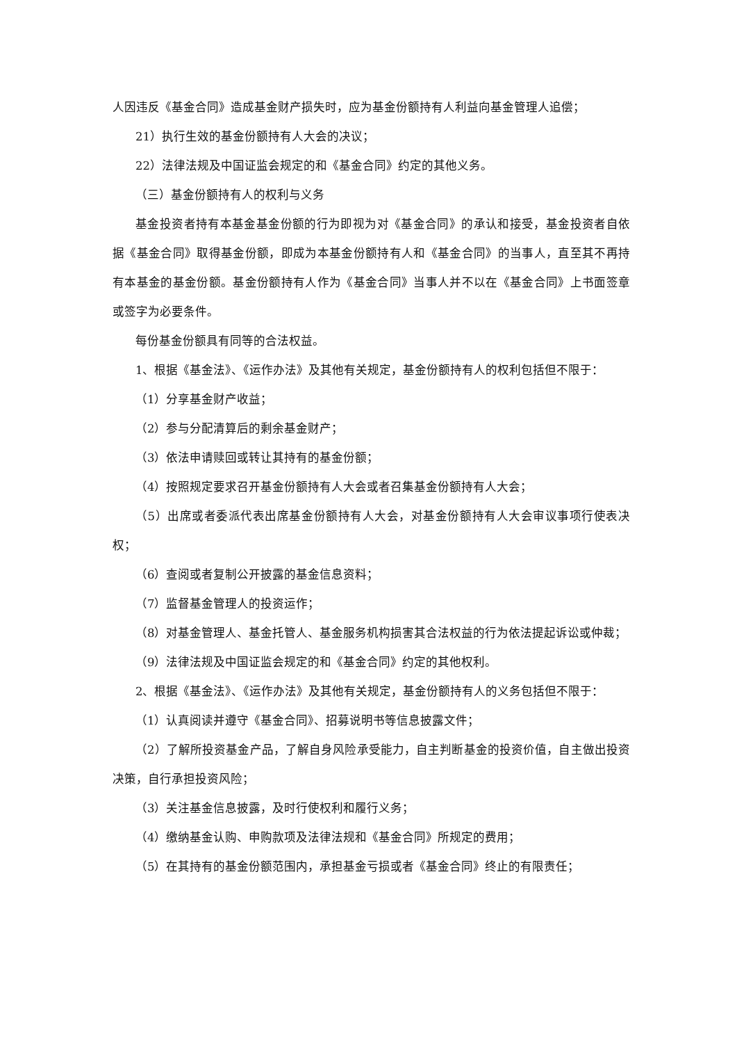人因违反《基金合同》造成基金财产损失时，应为基金份额持有人利益向基金管理人追偿；
21）执行生效的基金份额持有人大会的决议；
22）法律法规及中国证监会规定的和《基金合同》约定的其他义务。
（三）基金份额持有人的权利与义务
基金投资者持有本基金基金份额的行为即视为对《基金合同》的承认和接受，基金投资者自依据《基金合同》取得基金份额，即成为本基金份额持有人和《基金合同》的当事人，直至其不再持有本基金的基金份额。基金份额持有人作为《基金合同》当事人并不以在《基金合同》上书面签章或签字为必要条件。
每份基金份额具有同等的合法权益。
1、根据《基金法》、《运作办法》及其他有关规定，基金份额持有人的权利包括但不限于：
（1）分享基金财产收益；
（2）参与分配清算后的剩余基金财产；
（3）依法申请赎回或转让其持有的基金份额；
（4）按照规定要求召开基金份额持有人大会或者召集基金份额持有人大会；
（5）出席或者委派代表出席基金份额持有人大会，对基金份额持有人大会审议事项行使表决权；
（6）查阅或者复制公开披露的基金信息资料；
（7）监督基金管理人的投资运作；
（8）对基金管理人、基金托管人、基金服务机构损害其合法权益的行为依法提起诉讼或仲裁；
（9）法律法规及中国证监会规定的和《基金合同》约定的其他权利。
2、根据《基金法》、《运作办法》及其他有关规定，基金份额持有人的义务包括但不限于：
（1）认真阅读并遵守《基金合同》、招募说明书等信息披露文件；
（2）了解所投资基金产品，了解自身风险承受能力，自主判断基金的投资价值，自主做出投资决策，自行承担投资风险；
（3）关注基金信息披露，及时行使权利和履行义务；
（4）缴纳基金认购、申购款项及法律法规和《基金合同》所规定的费用；
（5）在其持有的基金份额范围内，承担基金亏损或者《基金合同》终止的有限责任；